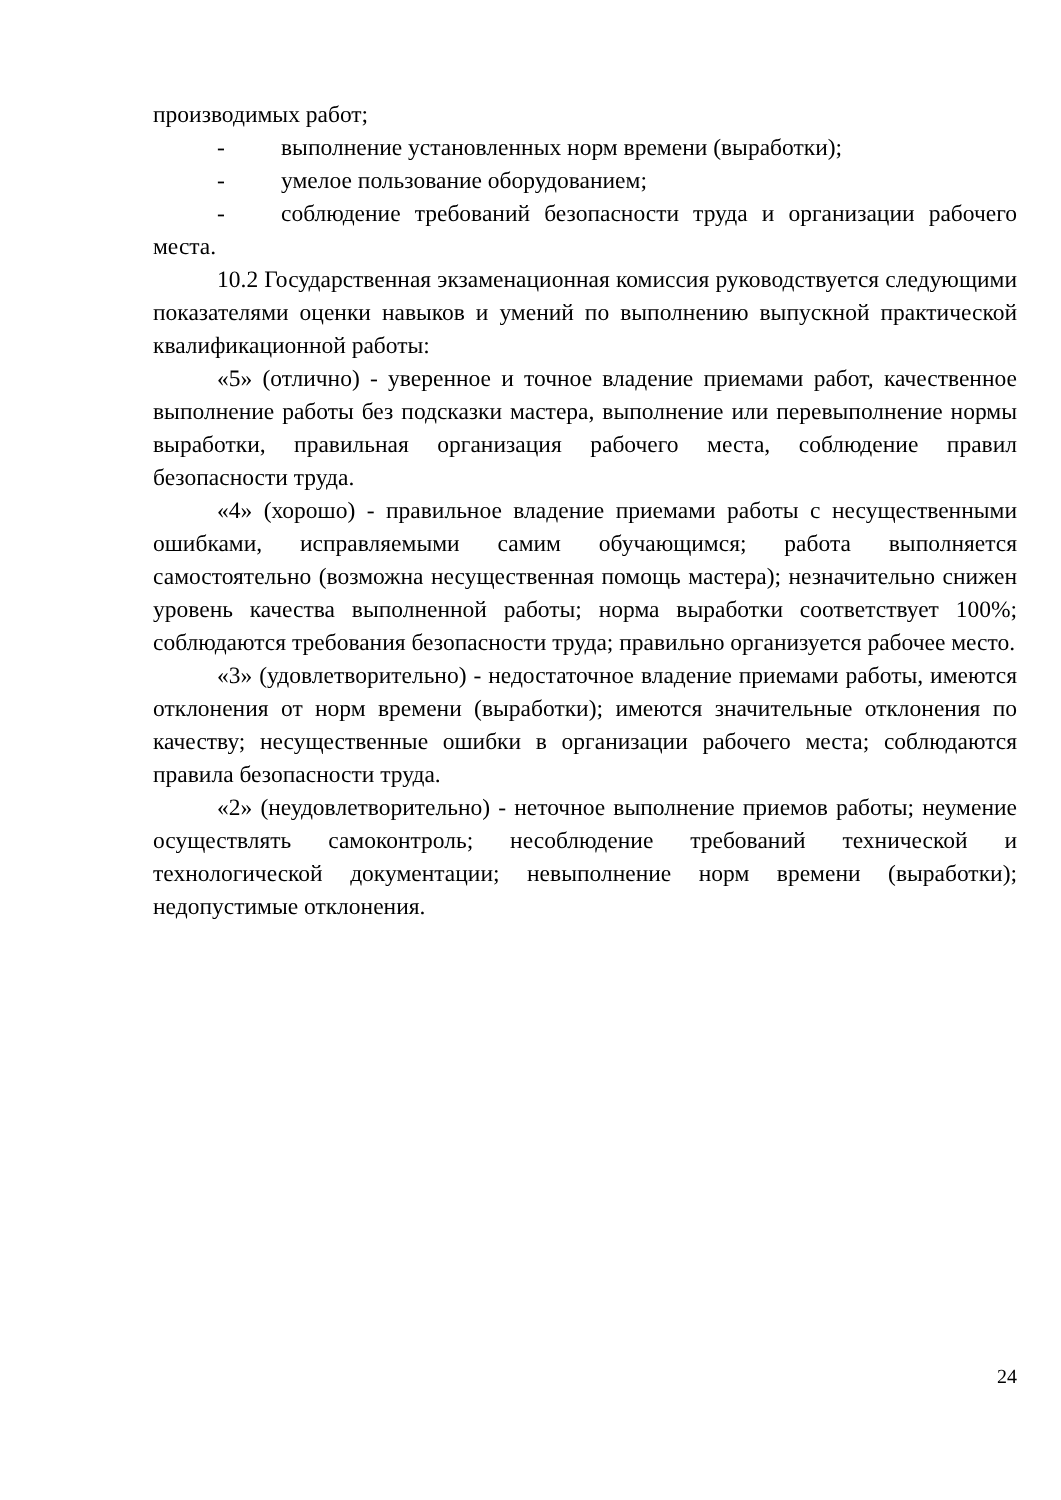производимых работ;
- выполнение установленных норм времени (выработки);
- умелое пользование оборудованием;
- соблюдение требований безопасности труда и организации рабочего места.
10.2 Государственная экзаменационная комиссия руководствуется следующими показателями оценки навыков и умений по выполнению выпускной практической квалификационной работы:
«5» (отлично) - уверенное и точное владение приемами работ, качественное выполнение работы без подсказки мастера, выполнение или перевыполнение нормы выработки, правильная организация рабочего места, соблюдение правил безопасности труда.
«4» (хорошо) - правильное владение приемами работы с несущественными ошибками, исправляемыми самим обучающимся; работа выполняется самостоятельно (возможна несущественная помощь мастера); незначительно снижен уровень качества выполненной работы; норма выработки соответствует 100%; соблюдаются требования безопасности труда; правильно организуется рабочее место.
«3» (удовлетворительно) - недостаточное владение приемами работы, имеются отклонения от норм времени (выработки); имеются значительные отклонения по качеству; несущественные ошибки в организации рабочего места; соблюдаются правила безопасности труда.
«2» (неудовлетворительно) - неточное выполнение приемов работы; неумение осуществлять самоконтроль; несоблюдение требований технической и технологической документации; невыполнение норм времени (выработки); недопустимые отклонения.
24